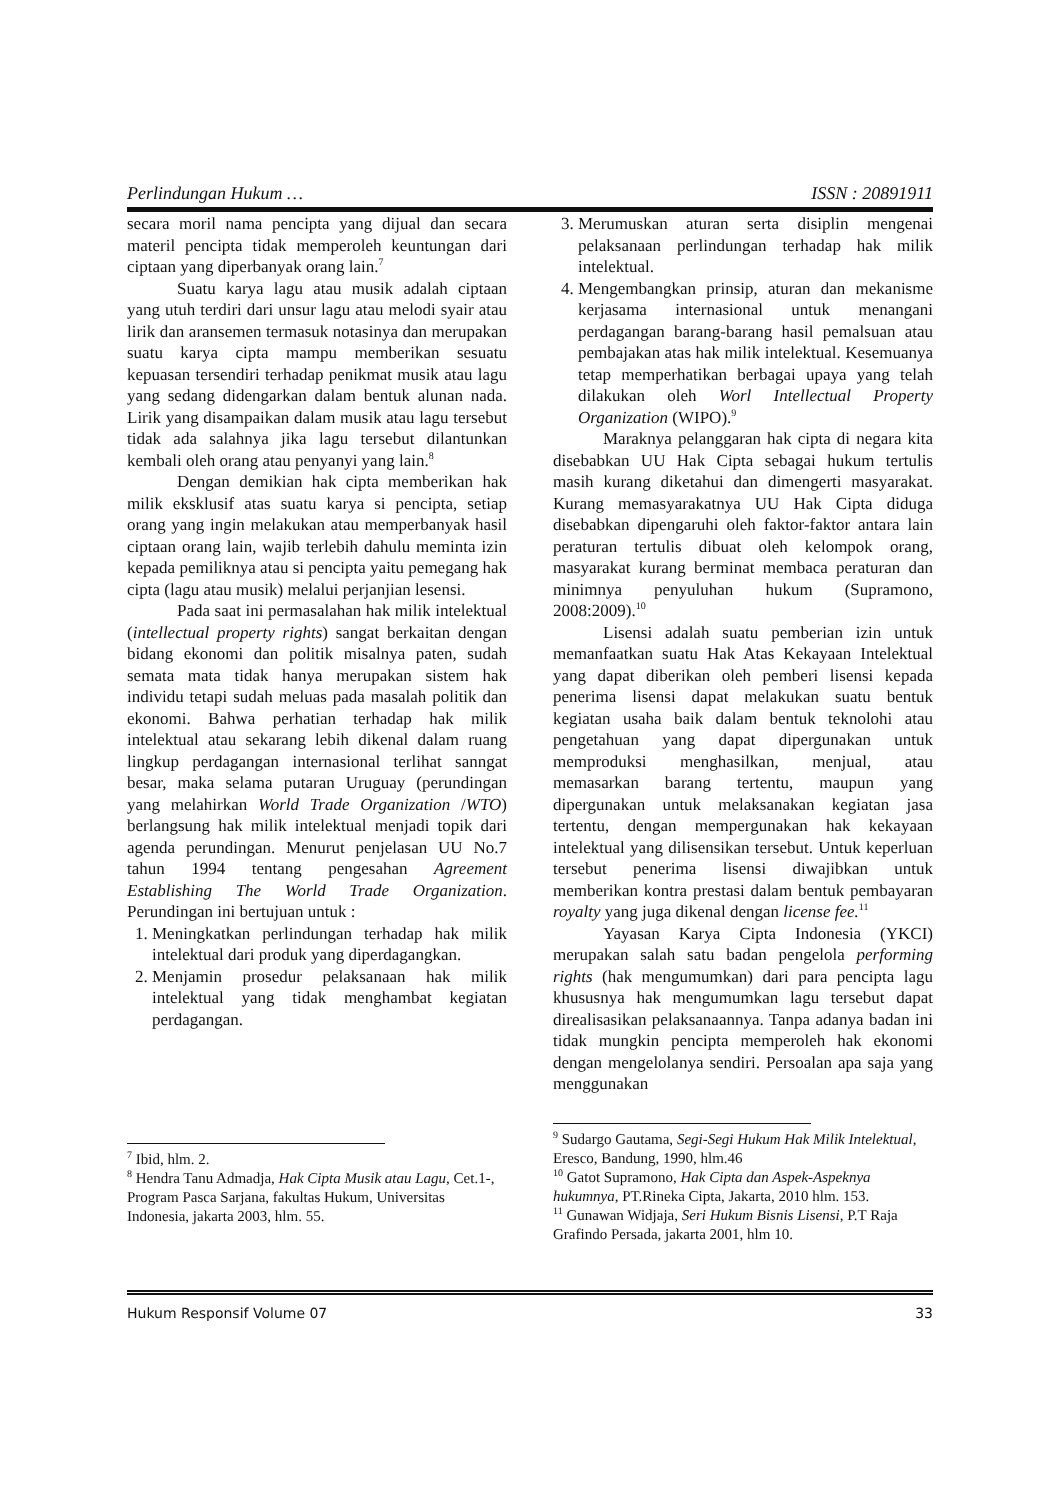Perlindungan Hukum … ISSN : 20891911
secara moril nama pencipta yang dijual dan secara materil pencipta tidak memperoleh keuntungan dari ciptaan yang diperbanyak orang lain.<sup>7</sup>
Suatu karya lagu atau musik adalah ciptaan yang utuh terdiri dari unsur lagu atau melodi syair atau lirik dan aransemen termasuk notasinya dan merupakan suatu karya cipta mampu memberikan sesuatu kepuasan tersendiri terhadap penikmat musik atau lagu yang sedang didengarkan dalam bentuk alunan nada. Lirik yang disampaikan dalam musik atau lagu tersebut tidak ada salahnya jika lagu tersebut dilantunkan kembali oleh orang atau penyanyi yang lain.<sup>8</sup>
Dengan demikian hak cipta memberikan hak milik eksklusif atas suatu karya si pencipta, setiap orang yang ingin melakukan atau memperbanyak hasil ciptaan orang lain, wajib terlebih dahulu meminta izin kepada pemiliknya atau si pencipta yaitu pemegang hak cipta (lagu atau musik) melalui perjanjian lesensi.
Pada saat ini permasalahan hak milik intelektual (intellectual property rights) sangat berkaitan dengan bidang ekonomi dan politik misalnya paten, sudah semata mata tidak hanya merupakan sistem hak individu tetapi sudah meluas pada masalah politik dan ekonomi. Bahwa perhatian terhadap hak milik intelektual atau sekarang lebih dikenal dalam ruang lingkup perdagangan internasional terlihat sanngat besar, maka selama putaran Uruguay (perundingan yang melahirkan World Trade Organization /WTO) berlangsung hak milik intelektual menjadi topik dari agenda perundingan. Menurut penjelasan UU No.7 tahun 1994 tentang pengesahan Agreement Establishing The World Trade Organization. Perundingan ini bertujuan untuk :
1. Meningkatkan perlindungan terhadap hak milik intelektual dari produk yang diperdagangkan.
2. Menjamin prosedur pelaksanaan hak milik intelektual yang tidak menghambat kegiatan perdagangan.
<sup>7</sup> Ibid, hlm. 2.
<sup>8</sup> Hendra Tanu Admadja, Hak Cipta Musik atau Lagu, Cet.1-, Program Pasca Sarjana, fakultas Hukum, Universitas Indonesia, jakarta 2003, hlm. 55.
3. Merumuskan aturan serta disiplin mengenai pelaksanaan perlindungan terhadap hak milik intelektual.
4. Mengembangkan prinsip, aturan dan mekanisme kerjasama internasional untuk menangani perdagangan barang-barang hasil pemalsuan atau pembajakan atas hak milik intelektual. Kesemuanya tetap memperhatikan berbagai upaya yang telah dilakukan oleh Worl Intellectual Property Organization (WIPO).<sup>9</sup>
Maraknya pelanggaran hak cipta di negara kita disebabkan UU Hak Cipta sebagai hukum tertulis masih kurang diketahui dan dimengerti masyarakat. Kurang memasyarakatnya UU Hak Cipta diduga disebabkan dipengaruhi oleh faktor-faktor antara lain peraturan tertulis dibuat oleh kelompok orang, masyarakat kurang berminat membaca peraturan dan minimnya penyuluhan hukum (Supramono, 2008:2009).<sup>10</sup>
Lisensi adalah suatu pemberian izin untuk memanfaatkan suatu Hak Atas Kekayaan Intelektual yang dapat diberikan oleh pemberi lisensi kepada penerima lisensi dapat melakukan suatu bentuk kegiatan usaha baik dalam bentuk teknolohi atau pengetahuan yang dapat dipergunakan untuk memproduksi menghasilkan, menjual, atau memasarkan barang tertentu, maupun yang dipergunakan untuk melaksanakan kegiatan jasa tertentu, dengan mempergunakan hak kekayaan intelektual yang dilisensikan tersebut. Untuk keperluan tersebut penerima lisensi diwajibkan untuk memberikan kontra prestasi dalam bentuk pembayaran royalty yang juga dikenal dengan license fee.<sup>11</sup>
Yayasan Karya Cipta Indonesia (YKCI) merupakan salah satu badan pengelola performing rights (hak mengumumkan) dari para pencipta lagu khususnya hak mengumumkan lagu tersebut dapat direalisasikan pelaksanaannya. Tanpa adanya badan ini tidak mungkin pencipta memperoleh hak ekonomi dengan mengelolanya sendiri. Persoalan apa saja yang menggunakan
<sup>9</sup> Sudargo Gautama, Segi-Segi Hukum Hak Milik Intelektual, Eresco, Bandung, 1990, hlm.46
<sup>10</sup> Gatot Supramono, Hak Cipta dan Aspek-Aspeknya hukumnya, PT.Rineka Cipta, Jakarta, 2010 hlm. 153.
<sup>11</sup> Gunawan Widjaja, Seri Hukum Bisnis Lisensi, P.T Raja Grafindo Persada, jakarta 2001, hlm 10.
Hukum Responsif Volume 07 33